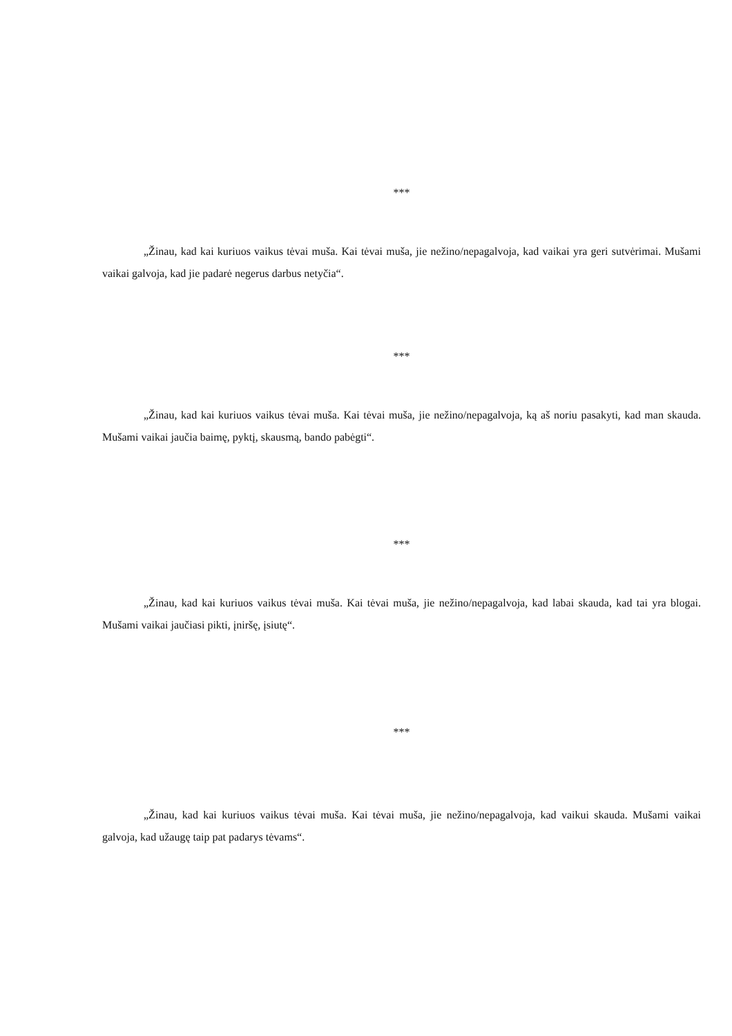***
„Žinau, kad kai kuriuos vaikus tėvai muša. Kai tėvai muša, jie nežino/nepagalvoja, kad vaikai yra geri sutvėrimai. Mušami vaikai galvoja, kad jie padarė negerus darbus netyčia“.
***
„Žinau, kad kai kuriuos vaikus tėvai muša. Kai tėvai muša, jie nežino/nepagalvoja, ką aš noriu pasakyti, kad man skauda. Mušami vaikai jaučia baimę, pyktį, skausmą, bando pabėgti“.
***
„Žinau, kad kai kuriuos vaikus tėvai muša. Kai tėvai muša, jie nežino/nepagalvoja, kad labai skauda, kad tai yra blogai. Mušami vaikai jaučiasi pikti, įniršę, įsiutę“.
***
„Žinau, kad kai kuriuos vaikus tėvai muša. Kai tėvai muša, jie nežino/nepagalvoja, kad vaikui skauda. Mušami vaikai galvoja, kad užaugę taip pat padarys tėvams“.